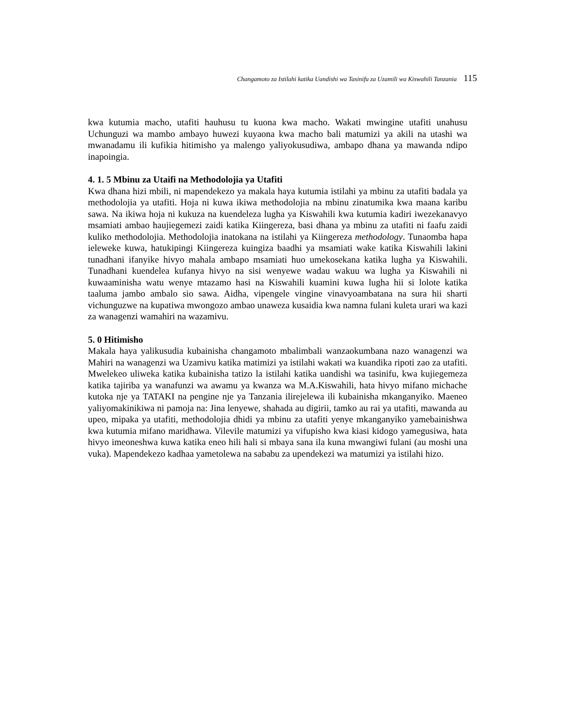Changamoto za Istilahi katika Uandishi wa Tasinifu za Uzamili wa Kiswahili Tanzania 115
kwa kutumia macho, utafiti hauhusu tu kuona kwa macho. Wakati mwingine utafiti unahusu Uchunguzi wa mambo ambayo huwezi kuyaona kwa macho bali matumizi ya akili na utashi wa mwanadamu ili kufikia hitimisho ya malengo yaliyokusudiwa, ambapo dhana ya mawanda ndipo inapoingia.
4. 1. 5 Mbinu za Utaifi na Methodolojia ya Utafiti
Kwa dhana hizi mbili, ni mapendekezo ya makala haya kutumia istilahi ya mbinu za utafiti badala ya methodolojia ya utafiti. Hoja ni kuwa ikiwa methodolojia na mbinu zinatumika kwa maana karibu sawa. Na ikiwa hoja ni kukuza na kuendeleza lugha ya Kiswahili kwa kutumia kadiri iwezekanavyo msamiati ambao haujiegemezi zaidi katika Kiingereza, basi dhana ya mbinu za utafiti ni faafu zaidi kuliko methodolojia. Methodolojia inatokana na istilahi ya Kiingereza methodology. Tunaomba hapa ieleweke kuwa, hatukipingi Kiingereza kuingiza baadhi ya msamiati wake katika Kiswahili lakini tunadhani ifanyike hivyo mahala ambapo msamiati huo umekosekana katika lugha ya Kiswahili. Tunadhani kuendelea kufanya hivyo na sisi wenyewe wadau wakuu wa lugha ya Kiswahili ni kuwaaminisha watu wenye mtazamo hasi na Kiswahili kuamini kuwa lugha hii si lolote katika taaluma jambo ambalo sio sawa. Aidha, vipengele vingine vinavyoambatana na sura hii sharti vichunguzwe na kupatiwa mwongozo ambao unaweza kusaidia kwa namna fulani kuleta urari wa kazi za wanagenzi wamahiri na wazamivu.
5. 0 Hitimisho
Makala haya yalikusudia kubainisha changamoto mbalimbali wanzaokumbana nazo wanagenzi wa Mahiri na wanagenzi wa Uzamivu katika matimizi ya istilahi wakati wa kuandika ripoti zao za utafiti. Mwelekeo uliweka katika kubainisha tatizo la istilahi katika uandishi wa tasinifu, kwa kujiegemeza katika tajiriba ya wanafunzi wa awamu ya kwanza wa M.A.Kiswahili, hata hivyo mifano michache kutoka nje ya TATAKI na pengine nje ya Tanzania ilirejelewa ili kubainisha mkanganyiko. Maeneo yaliyomakinikiwa ni pamoja na: Jina lenyewe, shahada au digirii, tamko au rai ya utafiti, mawanda au upeo, mipaka ya utafiti, methodolojia dhidi ya mbinu za utafiti yenye mkanganyiko yamebainishwa kwa kutumia mifano maridhawa. Vilevile matumizi ya vifupisho kwa kiasi kidogo yamegusiwa, hata hivyo imeoneshwa kuwa katika eneo hili hali si mbaya sana ila kuna mwangiwi fulani (au moshi una vuka). Mapendekezo kadhaa yametolewa na sababu za upendekezi wa matumizi ya istilahi hizo.